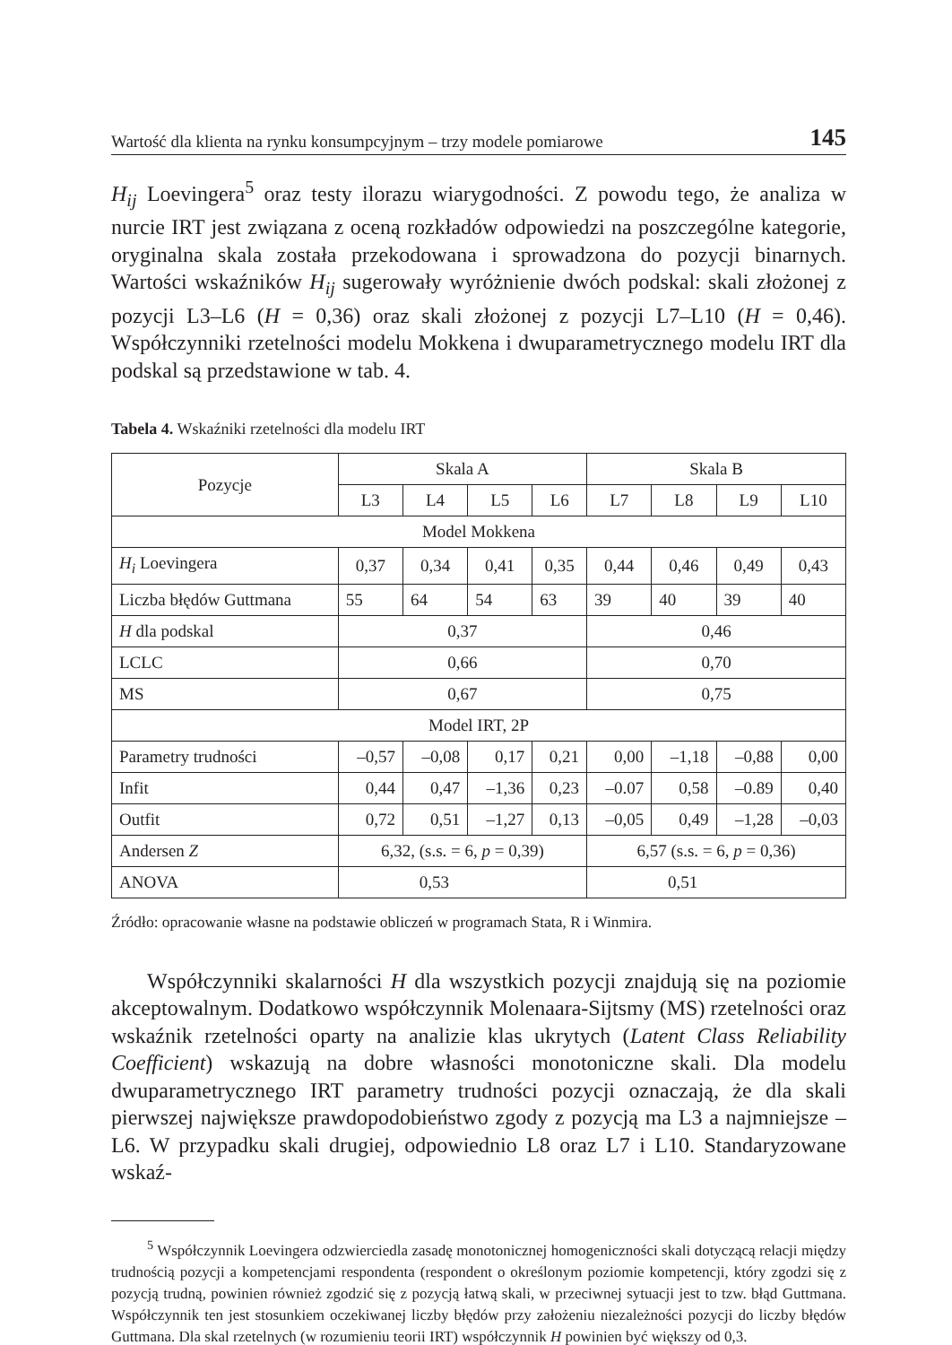Wartość dla klienta na rynku konsumpcyjnym – trzy modele pomiarowe 145
H<sub>ij</sub> Loevingera<sup>5</sup> oraz testy ilorazu wiarygodności. Z powodu tego, że analiza w nurcie IRT jest związana z oceną rozkładów odpowiedzi na poszczególne kategorie, oryginalna skala została przekodowana i sprowadzona do pozycji binarnych. Wartości wskaźników H<sub>ij</sub> sugerowały wyróżnienie dwóch podskal: skali złożonej z pozycji L3–L6 (H = 0,36) oraz skali złożonej z pozycji L7–L10 (H = 0,46). Współczynniki rzetelności modelu Mokkena i dwuparametrycznego modelu IRT dla podskal są przedstawione w tab. 4.
Tabela 4. Wskaźniki rzetelności dla modelu IRT
| Pozycje | Skala A | | | | Skala B | | | |
| --- | --- | --- | --- | --- | --- | --- | --- | --- |
| | L3 | L4 | L5 | L6 | L7 | L8 | L9 | L10 |
| Model Mokkena | | | | | | | | |
| H<sub>i</sub> Loevingera | 0,37 | 0,34 | 0,41 | 0,35 | 0,44 | 0,46 | 0,49 | 0,43 |
| Liczba błędów Guttmana | 55 | 64 | 54 | 63 | 39 | 40 | 39 | 40 |
| H dla podskal | 0,37 | | | | 0,46 | | | |
| LCLC | 0,66 | | | | 0,70 | | | |
| MS | 0,67 | | | | 0,75 | | | |
| Model IRT, 2P | | | | | | | | |
| Parametry trudności | –0,57 | –0,08 | 0,17 | 0,21 | 0,00 | –1,18 | –0,88 | 0,00 |
| Infit | 0,44 | 0,47 | –1,36 | 0,23 | –0.07 | 0,58 | –0.89 | 0,40 |
| Outfit | 0,72 | 0,51 | –1,27 | 0,13 | –0,05 | 0,49 | –1,28 | –0,03 |
| Andersen Z | 6,32, (s.s. = 6, p = 0,39) | | | | 6,57 (s.s. = 6, p = 0,36) | | | |
| ANOVA | 0,53 | | | | 0,51 | | | |
Źródło: opracowanie własne na podstawie obliczeń w programach Stata, R i Winmira.
Współczynniki skalarności H dla wszystkich pozycji znajdują się na poziomie akceptowalnym. Dodatkowo współczynnik Molenaara-Sijtsmy (MS) rzetelności oraz wskaźnik rzetelności oparty na analizie klas ukrytych (Latent Class Reliability Coefficient) wskazują na dobre własności monotoniczne skali. Dla modelu dwuparametrycznego IRT parametry trudności pozycji oznaczają, że dla skali pierwszej największe prawdopodobieństwo zgody z pozycją ma L3 a najmniejsze – L6. W przypadku skali drugiej, odpowiednio L8 oraz L7 i L10. Standaryzowane wskaź-
<sup>5</sup> Współczynnik Loevingera odzwierciedla zasadę monotonicznej homogeniczności skali dotyczącą relacji między trudnością pozycji a kompetencjami respondenta (respondent o określonym poziomie kompetencji, który zgodzi się z pozycją trudną, powinien również zgodzić się z pozycją łatwą skali, w przeciwnej sytuacji jest to tzw. błąd Guttmana. Współczynnik ten jest stosunkiem oczekiwanej liczby błędów przy założeniu niezależności pozycji do liczby błędów Guttmana. Dla skal rzetelnych (w rozumieniu teorii IRT) współczynnik H powinien być większy od 0,3.